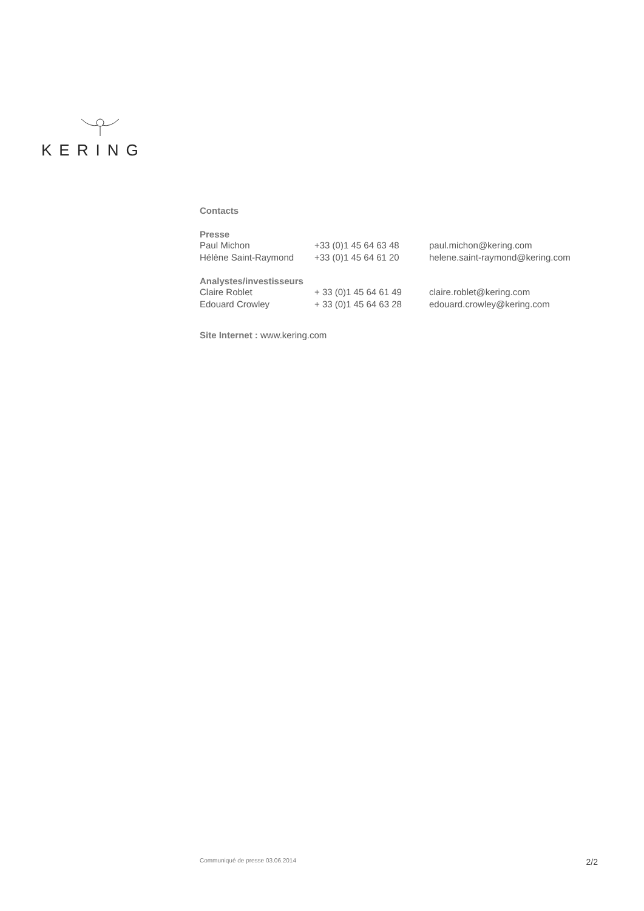KERING
Contacts
| Presse | | |
| --- | --- | --- |
| Paul Michon | +33 (0)1 45 64 63 48 | paul.michon@kering.com |
| Hélène Saint-Raymond | +33 (0)1 45 64 61 20 | helene.saint-raymond@kering.com |
| Analystes/investisseurs | | |
| Claire Roblet | + 33 (0)1 45 64 61 49 | claire.roblet@kering.com |
| Edouard Crowley | + 33 (0)1 45 64 63 28 | edouard.crowley@kering.com |
Site Internet : www.kering.com
Communiqué de presse 03.06.2014 2/2